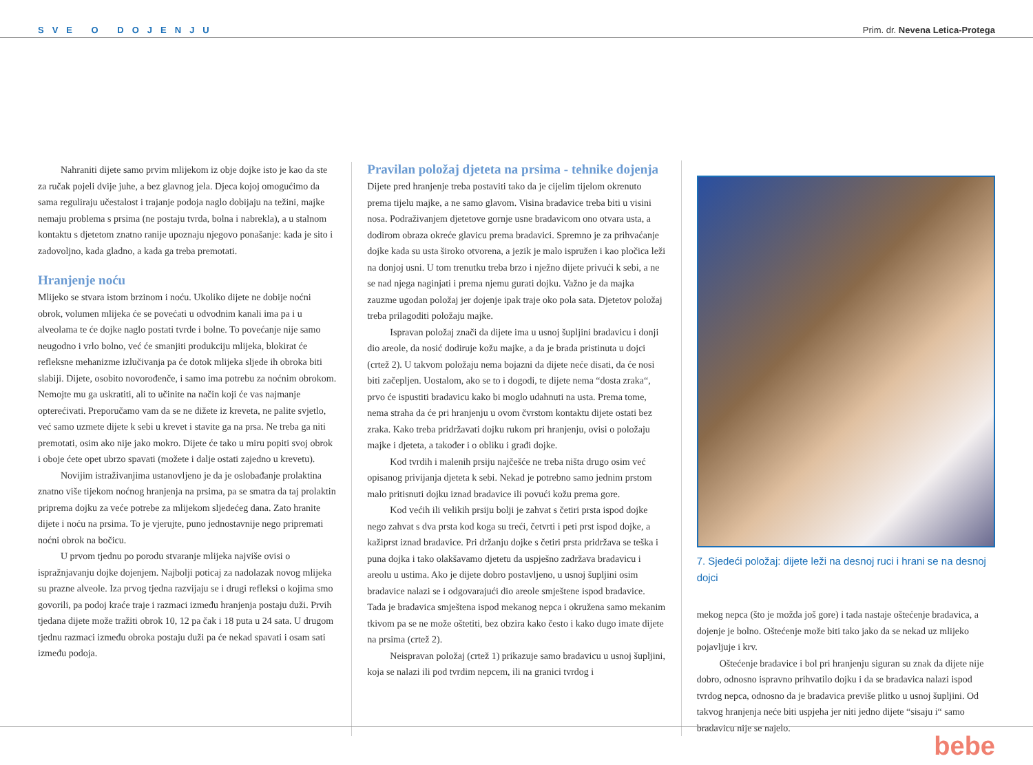SVE O DOJENJU Prim. dr. Nevena Letica-Protega
Nahraniti dijete samo prvim mlijekom iz obje dojke isto je kao da ste za ručak pojeli dvije juhe, a bez glavnog jela. Djeca kojoj omogućimo da sama reguliraju učestalost i trajanje podoja naglo dobijaju na težini, majke nemaju problema s prsima (ne postaju tvrda, bolna i nabrekla), a u stalnom kontaktu s djetetom znatno ranije upoznaju njegovo ponašanje: kada je sito i zadovoljno, kada gladno, a kada ga treba premotati.
Hranjenje noću
Mlijeko se stvara istom brzinom i noću. Ukoliko dijete ne dobije noćni obrok, volumen mlijeka će se povećati u odvodnim kanali ima pa i u alveolama te će dojke naglo postati tvrde i bolne. To povećanje nije samo neugodno i vrlo bolno, već će smanjiti produkciju mlijeka, blokirat će refleksne mehanizme izlučivanja pa će dotok mlijeka sljede ih obroka biti slabiji. Dijete, osobito novorođenče, i samo ima potrebu za noćnim obrokom. Nemojte mu ga uskratiti, ali to učinite na način koji će vas najmanje opterećivati. Preporučamo vam da se ne dižete iz kreveta, ne palite svjetlo, već samo uzmete dijete k sebi u krevet i stavite ga na prsa. Ne treba ga niti premotati, osim ako nije jako mokro. Dijete će tako u miru popiti svoj obrok i oboje ćete opet ubrzo spavati (možete i dalje ostati zajedno u krevetu).
Novijim istraživanjima ustanovljeno je da je oslobađanje prolaktina znatno više tijekom noćnog hranjenja na prsima, pa se smatra da taj prolaktin priprema dojku za veće potrebe za mlijekom sljedećeg dana. Zato hranite dijete i noću na prsima. To je vjerujte, puno jednostavnije nego pripremati noćni obrok na bočicu.
U prvom tjednu po porodu stvaranje mlijeka najviše ovisi o ispražnjavanju dojke dojenjem. Najbolji poticaj za nadolazak novog mlijeka su prazne alveole. Iza prvog tjedna razvijaju se i drugi refleksi o kojima smo govorili, pa podoj kraće traje i razmaci između hranjenja postaju duži. Prvih tjedana dijete može tražiti obrok 10, 12 pa čak i 18 puta u 24 sata. U drugom tjednu razmaci između obroka postaju duži pa će nekad spavati i osam sati između podoja.
Pravilan položaj djeteta na prsima - tehnike dojenja
Dijete pred hranjenje treba postaviti tako da je cijelim tijelom okrenuto prema tijelu majke, a ne samo glavom. Visina bradavice treba biti u visini nosa. Podraživanjem djetetove gornje usne bradavicom ono otvara usta, a dodirom obraza okreće glavicu prema bradavici. Spremno je za prihvaćanje dojke kada su usta široko otvorena, a jezik je malo ispružen i kao pločica leži na donjoj usni. U tom trenutku treba brzo i nježno dijete privući k sebi, a ne se nad njega naginjati i prema njemu gurati dojku. Važno je da majka zauzme ugodan položaj jer dojenje ipak traje oko pola sata. Djetetov položaj treba prilagoditi položaju majke.
Ispravan položaj znači da dijete ima u usnoj šupljini bradavicu i donji dio areole, da nosić dodiruje kožu majke, a da je brada pristinuta u dojci (crtež 2). U takvom položaju nema bojazni da dijete neće disati, da će nosi biti začepljen. Uostalom, ako se to i dogodi, te dijete nema “dosta zraka“, prvo će ispustiti bradavicu kako bi moglo udahnuti na usta. Prema tome, nema straha da će pri hranjenju u ovom čvrstom kontaktu dijete ostati bez zraka. Kako treba pridržavati dojku rukom pri hranjenju, ovisi o položaju majke i djeteta, a također i o obliku i građi dojke.
Kod tvrdih i malenih prsiju najčešće ne treba ništa drugo osim već opisanog privijanja djeteta k sebi. Nekad je potrebno samo jednim prstom malo pritisnuti dojku iznad bradavice ili povući kožu prema gore.
Kod većih ili velikih prsiju bolji je zahvat s četiri prsta ispod dojke nego zahvat s dva prsta kod koga su treći, četvrti i peti prst ispod dojke, a kažiprst iznad bradavice. Pri držanju dojke s četiri prsta pridržava se teška i puna dojka i tako olakšavamo djetetu da uspješno zadržava bradavicu i areolu u ustima. Ako je dijete dobro postavljeno, u usnoj šupljini osim bradavice nalazi se i odgovarajući dio areole smještene ispod bradavice. Tada je bradavica smještena ispod mekanog nepca i okružena samo mekanim tkivom pa se ne može oštetiti, bez obzira kako često i kako dugo imate dijete na prsima (crtež 2).
Neispravan položaj (crtež 1) prikazuje samo bradavicu u usnoj šupljini, koja se nalazi ili pod tvrdim nepcem, ili na granici tvrdog i
7. Sjedeći položaj: dijete leži na desnoj ruci i hrani se na desnoj dojci
mekog nepca (što je možda još gore) i tada nastaje oštećenje bradavica, a dojenje je bolno. Oštećenje može biti tako jako da se nekad uz mlijeko pojavljuje i krv.
Oštećenje bradavice i bol pri hranjenju siguran su znak da dijete nije dobro, odnosno ispravno prihvatilo dojku i da se bradavica nalazi ispod tvrdog nepca, odnosno da je bradavica previše plitko u usnoj šupljini. Od takvog hranjenja neće biti uspjeha jer niti jedno dijete “sisaju i“ samo bradavicu nije se najelo.
bebe